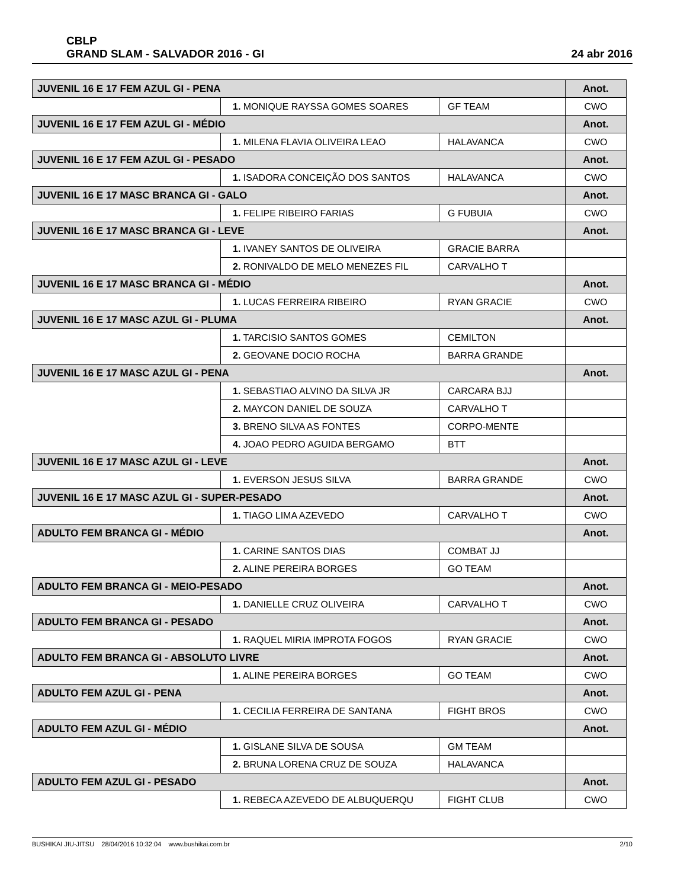CBLP
GRAND SLAM - SALVADOR 2016 - GI
24 abr 2016
| JUVENIL 16 E 17 FEM AZUL GI - PENA | | | Anot. |
| | 1. MONIQUE RAYSSA GOMES SOARES | GF TEAM | CWO |
| JUVENIL 16 E 17 FEM AZUL GI - MÉDIO | | | Anot. |
| | 1. MILENA FLAVIA OLIVEIRA LEAO | HALAVANCA | CWO |
| JUVENIL 16 E 17 FEM AZUL GI - PESADO | | | Anot. |
| | 1. ISADORA CONCEIÇÃO DOS SANTOS | HALAVANCA | CWO |
| JUVENIL 16 E 17 MASC BRANCA GI - GALO | | | Anot. |
| | 1. FELIPE RIBEIRO FARIAS | G FUBUIA | CWO |
| JUVENIL 16 E 17 MASC BRANCA GI - LEVE | | | Anot. |
| | 1. IVANEY SANTOS DE OLIVEIRA | GRACIE BARRA | |
| | 2. RONIVALDO DE MELO MENEZES FIL | CARVALHO T | |
| JUVENIL 16 E 17 MASC BRANCA GI - MÉDIO | | | Anot. |
| | 1. LUCAS FERREIRA RIBEIRO | RYAN GRACIE | CWO |
| JUVENIL 16 E 17 MASC AZUL GI - PLUMA | | | Anot. |
| | 1. TARCISIO SANTOS GOMES | CEMILTON | |
| | 2. GEOVANE DOCIO ROCHA | BARRA GRANDE | |
| JUVENIL 16 E 17 MASC AZUL GI - PENA | | | Anot. |
| | 1. SEBASTIAO ALVINO DA SILVA JR | CARCARA BJJ | |
| | 2. MAYCON DANIEL DE SOUZA | CARVALHO T | |
| | 3. BRENO SILVA AS FONTES | CORPO-MENTE | |
| | 4. JOAO PEDRO AGUIDA BERGAMO | BTT | |
| JUVENIL 16 E 17 MASC AZUL GI - LEVE | | | Anot. |
| | 1. EVERSON JESUS SILVA | BARRA GRANDE | CWO |
| JUVENIL 16 E 17 MASC AZUL GI - SUPER-PESADO | | | Anot. |
| | 1. TIAGO LIMA AZEVEDO | CARVALHO T | CWO |
| ADULTO FEM BRANCA GI - MÉDIO | | | Anot. |
| | 1. CARINE SANTOS DIAS | COMBAT JJ | |
| | 2. ALINE PEREIRA BORGES | GO TEAM | |
| ADULTO FEM BRANCA GI - MEIO-PESADO | | | Anot. |
| | 1. DANIELLE CRUZ OLIVEIRA | CARVALHO T | CWO |
| ADULTO FEM BRANCA GI - PESADO | | | Anot. |
| | 1. RAQUEL MIRIA IMPROTA FOGOS | RYAN GRACIE | CWO |
| ADULTO FEM BRANCA GI - ABSOLUTO LIVRE | | | Anot. |
| | 1. ALINE PEREIRA BORGES | GO TEAM | CWO |
| ADULTO FEM AZUL GI - PENA | | | Anot. |
| | 1. CECILIA FERREIRA DE SANTANA | FIGHT BROS | CWO |
| ADULTO FEM AZUL GI - MÉDIO | | | Anot. |
| | 1. GISLANE SILVA DE SOUSA | GM TEAM | |
| | 2. BRUNA LORENA CRUZ DE SOUZA | HALAVANCA | |
| ADULTO FEM AZUL GI - PESADO | | | Anot. |
| | 1. REBECA AZEVEDO DE ALBUQUERQU | FIGHT CLUB | CWO |
BUSHIKAI JIU-JITSU 28/04/2016 10:32:04 www.bushikai.com.br
2/10